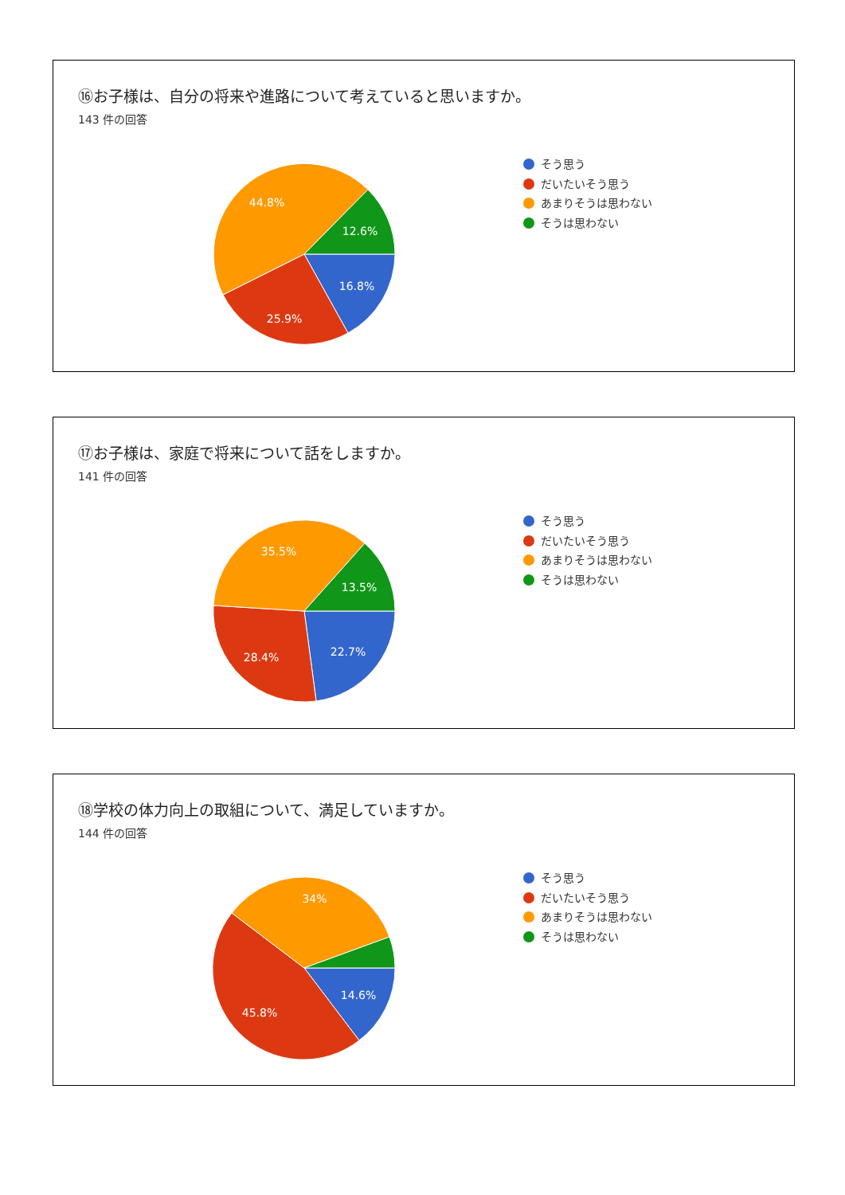⑯お子様は、自分の将来や進路について考えていると思いますか。
143 件の回答
16.8%
25.9%
44.8%
12.6%
そう思う
だいたいそう思う
あまりそうは思わない
そうは思わない
⑰お子様は、家庭で将来について話をしますか。
141 件の回答
22.7%
28.4%
35.5%
13.5%
そう思う
だいたいそう思う
あまりそうは思わない
そうは思わない
⑱学校の体力向上の取組について、満足していますか。
144 件の回答
14.6%
45.8%
34%
そう思う
だいたいそう思う
あまりそうは思わない
そうは思わない